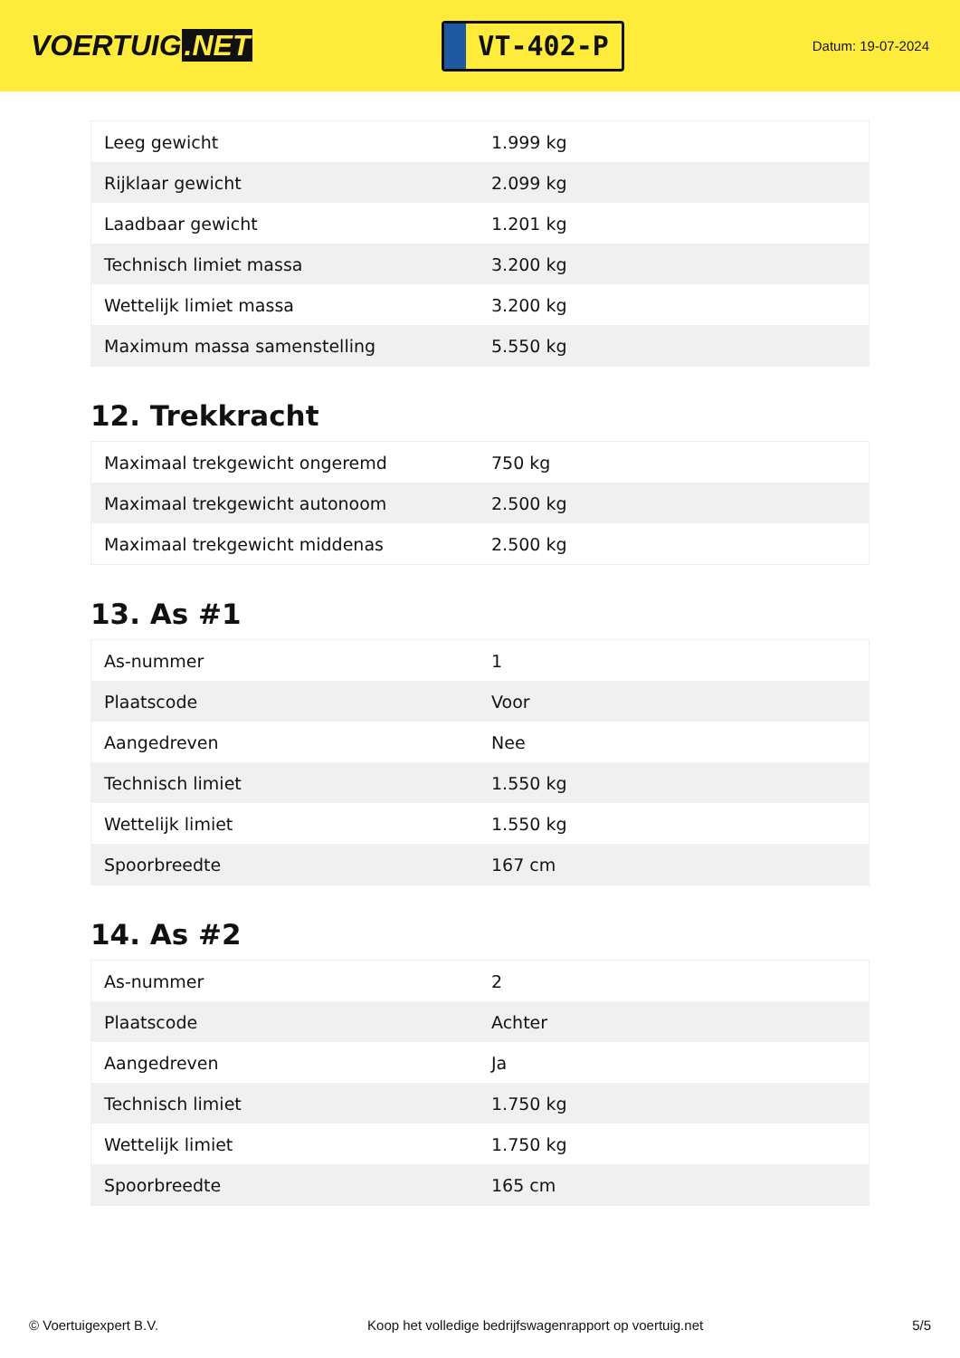VOERTUIG.NET
VT-402-P
Datum: 19-07-2024
| Leeg gewicht | 1.999 kg |
| Rijklaar gewicht | 2.099 kg |
| Laadbaar gewicht | 1.201 kg |
| Technisch limiet massa | 3.200 kg |
| Wettelijk limiet massa | 3.200 kg |
| Maximum massa samenstelling | 5.550 kg |
12. Trekkracht
| Maximaal trekgewicht ongeremd | 750 kg |
| Maximaal trekgewicht autonoom | 2.500 kg |
| Maximaal trekgewicht middenas | 2.500 kg |
13. As #1
| As-nummer | 1 |
| Plaatscode | Voor |
| Aangedreven | Nee |
| Technisch limiet | 1.550 kg |
| Wettelijk limiet | 1.550 kg |
| Spoorbreedte | 167 cm |
14. As #2
| As-nummer | 2 |
| Plaatscode | Achter |
| Aangedreven | Ja |
| Technisch limiet | 1.750 kg |
| Wettelijk limiet | 1.750 kg |
| Spoorbreedte | 165 cm |
© Voertuigexpert B.V. Koop het volledige bedrijfswagenrapport op voertuig.net 5/5